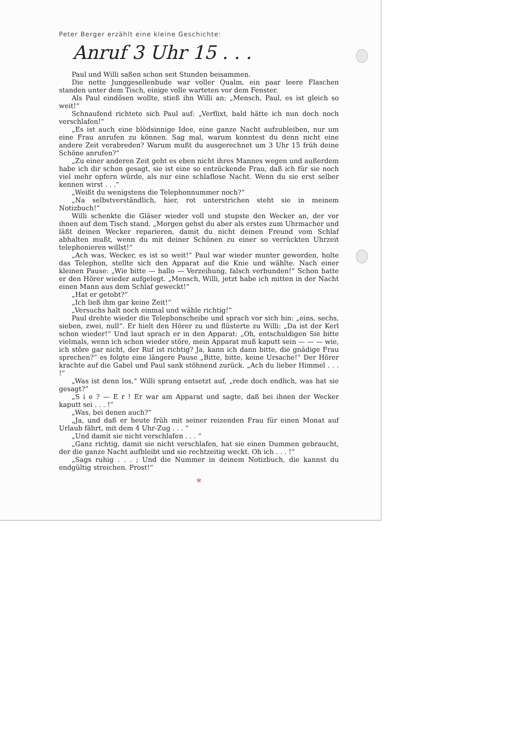Peter Berger erzählt eine kleine Geschichte:
Anruf 3 Uhr 15 . . .
Paul und Willi saßen schon seit Stunden beisammen.
Die nette Junggesellenbude war voller Qualm, ein paar leere Flaschen standen unter dem Tisch, einige volle warteten vor dem Fenster.
Als Paul eindösen wollte, stieß ihn Willi an: „Mensch, Paul, es ist gleich so weit!“
Schnaufend richtete sich Paul auf: „Verflixt, bald hätte ich nun doch noch verschlafen!“
„Es ist auch eine blödsinnige Idee, eine ganze Nacht aufzubleiben, nur um eine Frau anrufen zu können. Sag mal, warum konntest du denn nicht eine andere Zeit verabreden? Warum mußt du ausgerechnet um 3 Uhr 15 früh deine Schöne anrufen?“
„Zu einer anderen Zeit geht es eben nicht ihres Mannes wegen und außerdem habe ich dir schon gesagt, sie ist eine so entzückende Frau, daß ich für sie noch viel mehr opfern würde, als nur eine schlaflose Nacht. Wenn du sie erst selber kennen wirst . . .“
„Weißt du wenigstens die Telephonnummer noch?“
„Na selbstverständlich, hier, rot unterstrichen steht sie in meinem Notizbuch!“
Willi schenkte die Gläser wieder voll und stupste den Wecker an, der vor ihnen auf dem Tisch stand. „Morgen gehst du aber als erstes zum Uhrmacher und läßt deinen Wecker reparieren, damit du nicht deinen Freund vom Schlaf abhalten mußt, wenn du mit deiner Schönen zu einer so verrückten Uhrzeit telephonieren willst!“
„Ach was, Wecker, es ist so weit!“ Paul war wieder munter geworden, holte das Telephon, stellte sich den Apparat auf die Knie und wählte. Nach einer kleinen Pause: „Wie bitte — hallo — Verzeihung, falsch verbunden!“ Schon hatte er den Hörer wieder aufgelegt. „Mensch, Willi, jetzt habe ich mitten in der Nacht einen Mann aus dem Schlaf geweckt!“
„Hat er getobt?“
„Ich ließ ihm gar keine Zeit!“
„Versuchs halt noch einmal und wähle richtig!“
Paul drehte wieder die Telephonscheibe und sprach vor sich hin: „eins, sechs, sieben, zwei, null“. Er hielt den Hörer zu und flüsterte zu Willi: „Da ist der Kerl schon wieder!“ Und laut sprach er in den Apparat: „Oh, entschuldigen Sie bitte vielmals, wenn ich schon wieder störe, mein Apparat muß kaputt sein — — — wie, ich störe gar nicht, der Ruf ist richtig? Ja, kann ich dann bitte, die gnädige Frau sprechen?“ es folgte eine längere Pause „Bitte, bitte, keine Ursache!“ Der Hörer krachte auf die Gabel und Paul sank stöhnend zurück. „Ach du lieber Himmel . . . !“
„Was ist denn los,“ Willi sprang entsetzt auf, „rede doch endlich, was hat sie gesagt?“
„S i e ? — E r ! Er war am Apparat und sagte, daß bei ihnen der Wecker kaputt sei . . . !“
„Was, bei denen auch?“
„Ja, und daß er heute früh mit seiner reizenden Frau für einen Monat auf Urlaub fährt, mit dem 4 Uhr-Zug . . . “
„Und damit sie nicht verschlafen . . . “
„Ganz richtig, damit sie nicht verschlafen, hat sie einen Dummen gebraucht, der die ganze Nacht aufbleibt und sie rechtzeitig weckt. Oh ich . . . !“
„Sags ruhig . . . ; Und die Nummer in deinem Notizbuch, die kannst du endgültig streichen. Prost!“
*